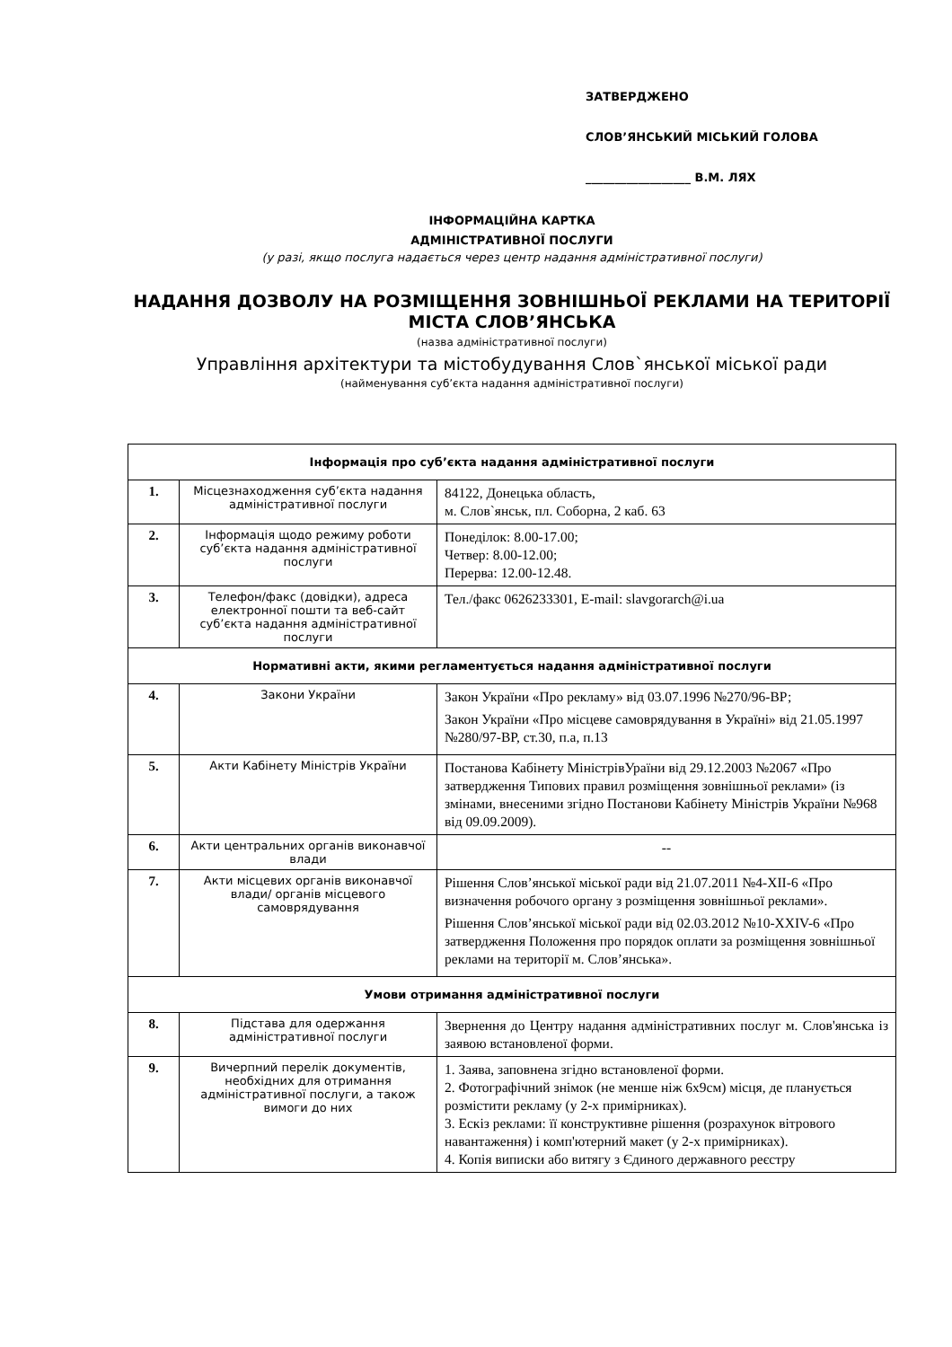ЗАТВЕРДЖЕНО
СЛОВ’ЯНСЬКИЙ МІСЬКИЙ ГОЛОВА
__________________ В.М. ЛЯХ
ІНФОРМАЦІЙНА КАРТКА
АДМІНІСТРАТИВНОЇ ПОСЛУГИ
(у разі, якщо послуга надається через центр надання адміністративної послуги)
НАДАННЯ ДОЗВОЛУ НА РОЗМІЩЕННЯ ЗОВНІШНЬОЇ РЕКЛАМИ НА ТЕРИТОРІЇ МІСТА СЛОВ’ЯНСЬКА
(назва адміністративної послуги)
Управління архітектури та містобудування Слов`янської міської ради
(найменування суб’єкта надання адміністративної послуги)
| Інформація про суб’єкта надання адміністративної послуги | | |
| 1. | Місцезнаходження суб’єкта надання адміністративної послуги | 84122, Донецька область, м. Слов`янськ, пл. Соборна, 2 каб. 63 |
| 2. | Інформація щодо режиму роботи суб’єкта надання адміністративної послуги | Понеділок: 8.00-17.00; Четвер: 8.00-12.00; Перерва: 12.00-12.48. |
| 3. | Телефон/факс (довідки), адреса електронної пошти та веб-сайт суб’єкта надання адміністративної послуги | Тел./факс 0626233301, E-mail: slavgorarch@i.ua |
| Нормативні акти, якими регламентується надання адміністративної послуги | | |
| 4. | Закони України | Закон України «Про рекламу» від 03.07.1996 №270/96-ВР; Закон України «Про місцеве самоврядування в Україні» від 21.05.1997 №280/97-ВР, ст.30, п.а, п.13 |
| 5. | Акти Кабінету Міністрів України | Постанова Кабінету МіністрівУраїни від 29.12.2003 №2067 «Про затвердження Типових правил розміщення зовнішньої реклами» (із змінами, внесеними згідно Постанови Кабінету Міністрів України №968 від 09.09.2009). |
| 6. | Акти центральних органів виконавчої влади | -- |
| 7. | Акти місцевих органів виконавчої влади/ органів місцевого самоврядування | Рішення Слов’янської міської ради від 21.07.2011 №4-ХІІ-6 «Про визначення робочого органу з розміщення зовнішньої реклами». Рішення Слов’янської міської ради від 02.03.2012 №10-ХХІV-6 «Про затвердження Положення про порядок оплати за розміщення зовнішньої реклами на території м. Слов’янська». |
| Умови отримання адміністративної послуги | | |
| 8. | Підстава для одержання адміністративної послуги | Звернення до Центру надання адміністративних послуг м. Слов'янська із заявою встановленої форми. |
| 9. | Вичерпний перелік документів, необхідних для отримання адміністративної послуги, а також вимоги до них | 1. Заява, заповнена згідно встановленої форми. 2. Фотографічний знімок (не менше ніж 6х9см) місця, де планується розмістити рекламу (у 2-х примірниках). 3. Ескіз реклами: її конструктивне рішення (розрахунок вітрового навантаження) і комп'ютерний макет (у 2-х примірниках). 4. Копія виписки або витягу з Єдиного державного реєстру |